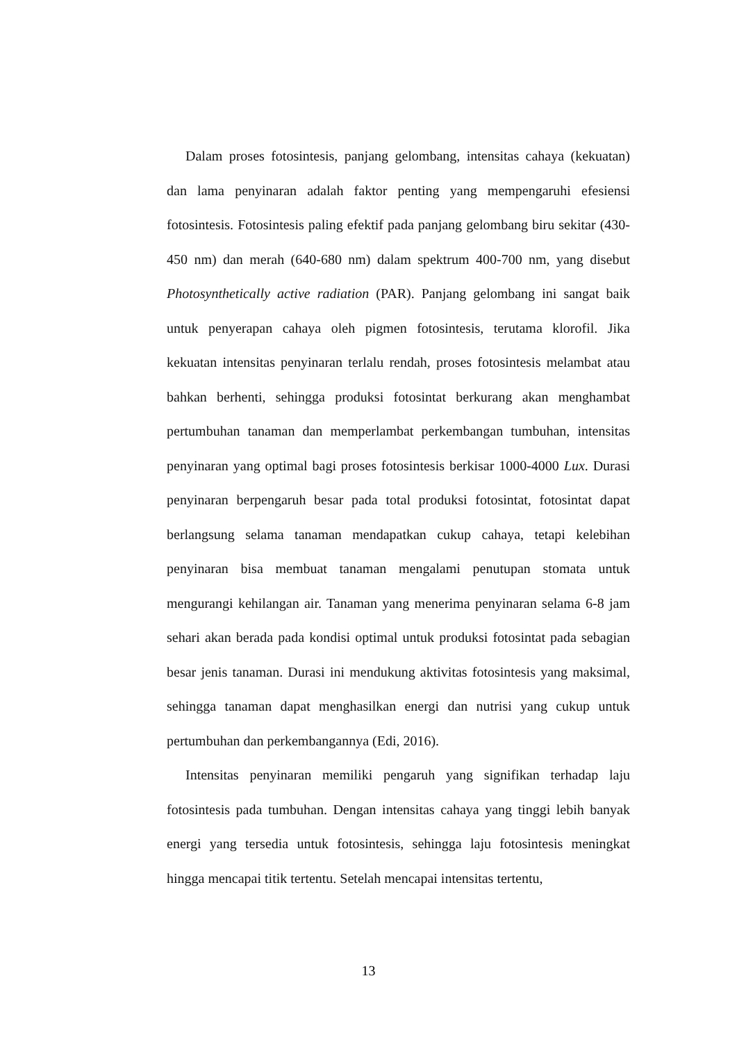Dalam proses fotosintesis, panjang gelombang, intensitas cahaya (kekuatan) dan lama penyinaran adalah faktor penting yang mempengaruhi efesiensi fotosintesis. Fotosintesis paling efektif pada panjang gelombang biru sekitar (430-450 nm) dan merah (640-680 nm) dalam spektrum 400-700 nm, yang disebut Photosynthetically active radiation (PAR). Panjang gelombang ini sangat baik untuk penyerapan cahaya oleh pigmen fotosintesis, terutama klorofil. Jika kekuatan intensitas penyinaran terlalu rendah, proses fotosintesis melambat atau bahkan berhenti, sehingga produksi fotosintat berkurang akan menghambat pertumbuhan tanaman dan memperlambat perkembangan tumbuhan, intensitas penyinaran yang optimal bagi proses fotosintesis berkisar 1000-4000 Lux. Durasi penyinaran berpengaruh besar pada total produksi fotosintat, fotosintat dapat berlangsung selama tanaman mendapatkan cukup cahaya, tetapi kelebihan penyinaran bisa membuat tanaman mengalami penutupan stomata untuk mengurangi kehilangan air. Tanaman yang menerima penyinaran selama 6-8 jam sehari akan berada pada kondisi optimal untuk produksi fotosintat pada sebagian besar jenis tanaman. Durasi ini mendukung aktivitas fotosintesis yang maksimal, sehingga tanaman dapat menghasilkan energi dan nutrisi yang cukup untuk pertumbuhan dan perkembangannya (Edi, 2016).
Intensitas penyinaran memiliki pengaruh yang signifikan terhadap laju fotosintesis pada tumbuhan. Dengan intensitas cahaya yang tinggi lebih banyak energi yang tersedia untuk fotosintesis, sehingga laju fotosintesis meningkat hingga mencapai titik tertentu. Setelah mencapai intensitas tertentu,
13